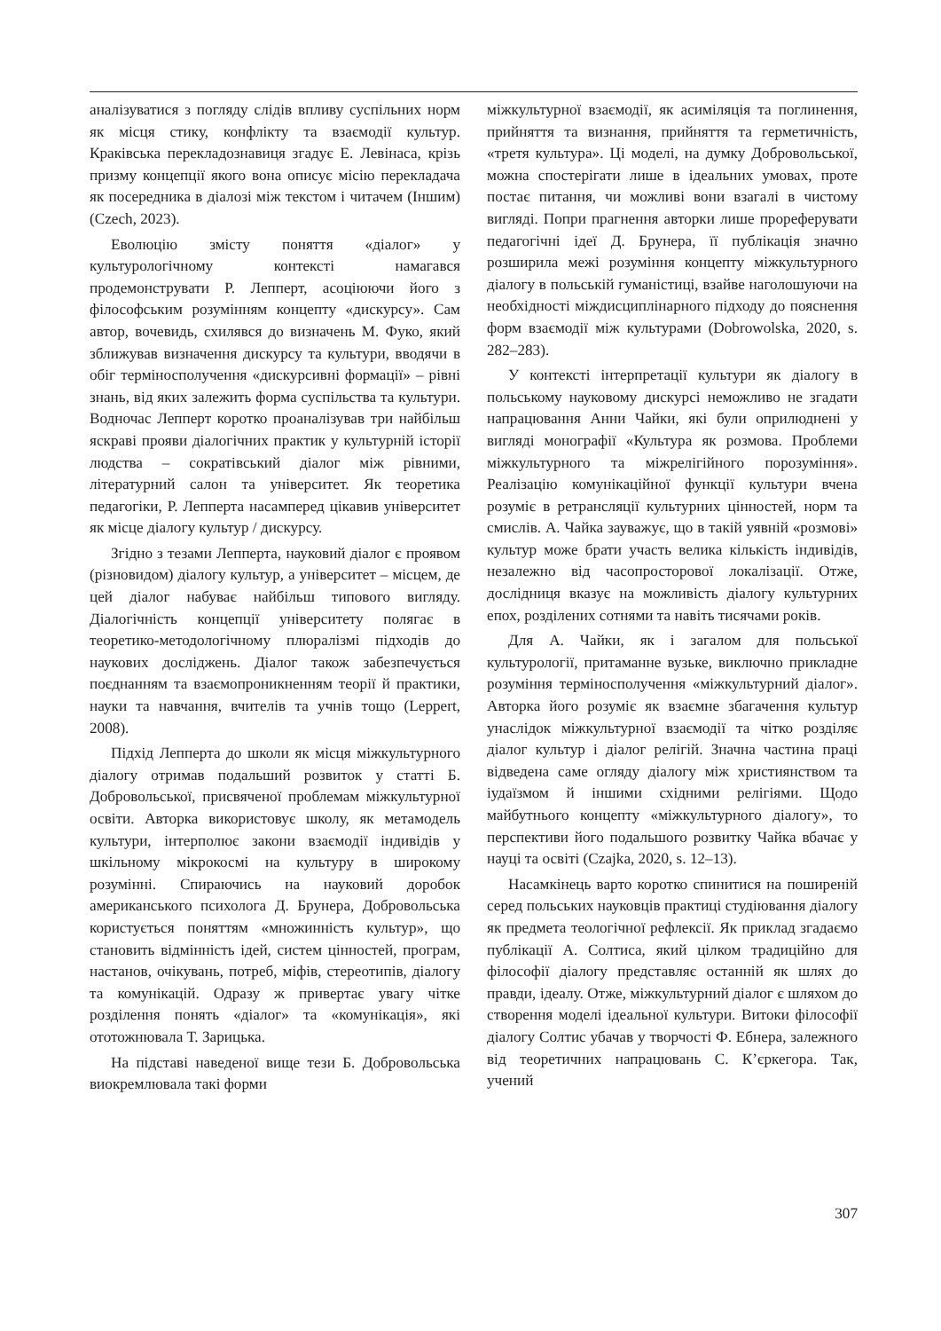аналізуватися з погляду слідів впливу суспільних норм як місця стику, конфлікту та взаємодії культур. Краківська перекладознавиця згадує Е. Левінаса, крізь призму концепції якого вона описує місію перекладача як посередника в діалозі між текстом і читачем (Іншим) (Czech, 2023).
Еволюцію змісту поняття «діалог» у культурологічному контексті намагався продемонструвати Р. Лепперт, асоціюючи його з філософським розумінням концепту «дискурсу». Сам автор, вочевидь, схилявся до визначень М. Фуко, який зближував визначення дискурсу та культури, вводячи в обіг терміносполучення «дискурсивні формації» – рівні знань, від яких залежить форма суспільства та культури. Водночас Лепперт коротко проаналізував три найбільш яскраві прояви діалогічних практик у культурній історії людства – сократівський діалог між рівними, літературний салон та університет. Як теоретика педагогіки, Р. Лепперта насамперед цікавив університет як місце діалогу культур / дискурсу.
Згідно з тезами Лепперта, науковий діалог є проявом (різновидом) діалогу культур, а університет – місцем, де цей діалог набуває найбільш типового вигляду. Діалогічність концепції університету полягає в теоретико-методологічному плюралізмі підходів до наукових досліджень. Діалог також забезпечується поєднанням та взаємопроникненням теорії й практики, науки та навчання, вчителів та учнів тощо (Leppert, 2008).
Підхід Лепперта до школи як місця міжкультурного діалогу отримав подальший розвиток у статті Б. Добровольської, присвяченої проблемам міжкультурної освіти. Авторка використовує школу, як метамодель культури, інтерполює закони взаємодії індивідів у шкільному мікрокосмі на культуру в широкому розумінні. Спираючись на науковий доробок американського психолога Д. Брунера, Добровольська користується поняттям «множинність культур», що становить відмінність ідей, систем цінностей, програм, настанов, очікувань, потреб, міфів, стереотипів, діалогу та комунікацій. Одразу ж привертає увагу чітке розділення понять «діалог» та «комунікація», які ототожнювала Т. Зарицька.
На підставі наведеної вище тези Б. Добровольська виокремлювала такі форми
міжкультурної взаємодії, як асиміляція та поглинення, прийняття та визнання, прийняття та герметичність, «третя культура». Ці моделі, на думку Добровольської, можна спостерігати лише в ідеальних умовах, проте постає питання, чи можливі вони взагалі в чистому вигляді. Попри прагнення авторки лише прореферувати педагогічні ідеї Д. Брунера, її публікація значно розширила межі розуміння концепту міжкультурного діалогу в польській гуманістиці, взайве наголошуючи на необхідності міждисциплінарного підходу до пояснення форм взаємодії між культурами (Dobrowolska, 2020, s. 282–283).
У контексті інтерпретації культури як діалогу в польському науковому дискурсі неможливо не згадати напрацювання Анни Чайки, які були оприлюднені у вигляді монографії «Культура як розмова. Проблеми міжкультурного та міжрелігійного порозуміння». Реалізацію комунікаційної функції культури вчена розуміє в ретрансляції культурних цінностей, норм та смислів. А. Чайка зауважує, що в такій уявній «розмові» культур може брати участь велика кількість індивідів, незалежно від часопросторової локалізації. Отже, дослідниця вказує на можливість діалогу культурних епох, розділених сотнями та навіть тисячами років.
Для А. Чайки, як і загалом для польської культурології, притаманне вузьке, виключно прикладне розуміння терміносполучення «міжкультурний діалог». Авторка його розуміє як взаємне збагачення культур унаслідок міжкультурної взаємодії та чітко розділяє діалог культур і діалог релігій. Значна частина праці відведена саме огляду діалогу між християнством та іудаїзмом й іншими східними релігіями. Щодо майбутнього концепту «міжкультурного діалогу», то перспективи його подальшого розвитку Чайка вбачає у науці та освіті (Czajka, 2020, s. 12–13).
Насамкінець варто коротко спинитися на поширеній серед польських науковців практиці студіювання діалогу як предмета теологічної рефлексії. Як приклад згадаємо публікації А. Солтиса, який цілком традиційно для філософії діалогу представляє останній як шлях до правди, ідеалу. Отже, міжкультурний діалог є шляхом до створення моделі ідеальної культури. Витоки філософії діалогу Солтис убачав у творчості Ф. Ебнера, залежного від теоретичних напрацювань С. К’єркегора. Так, учений
307